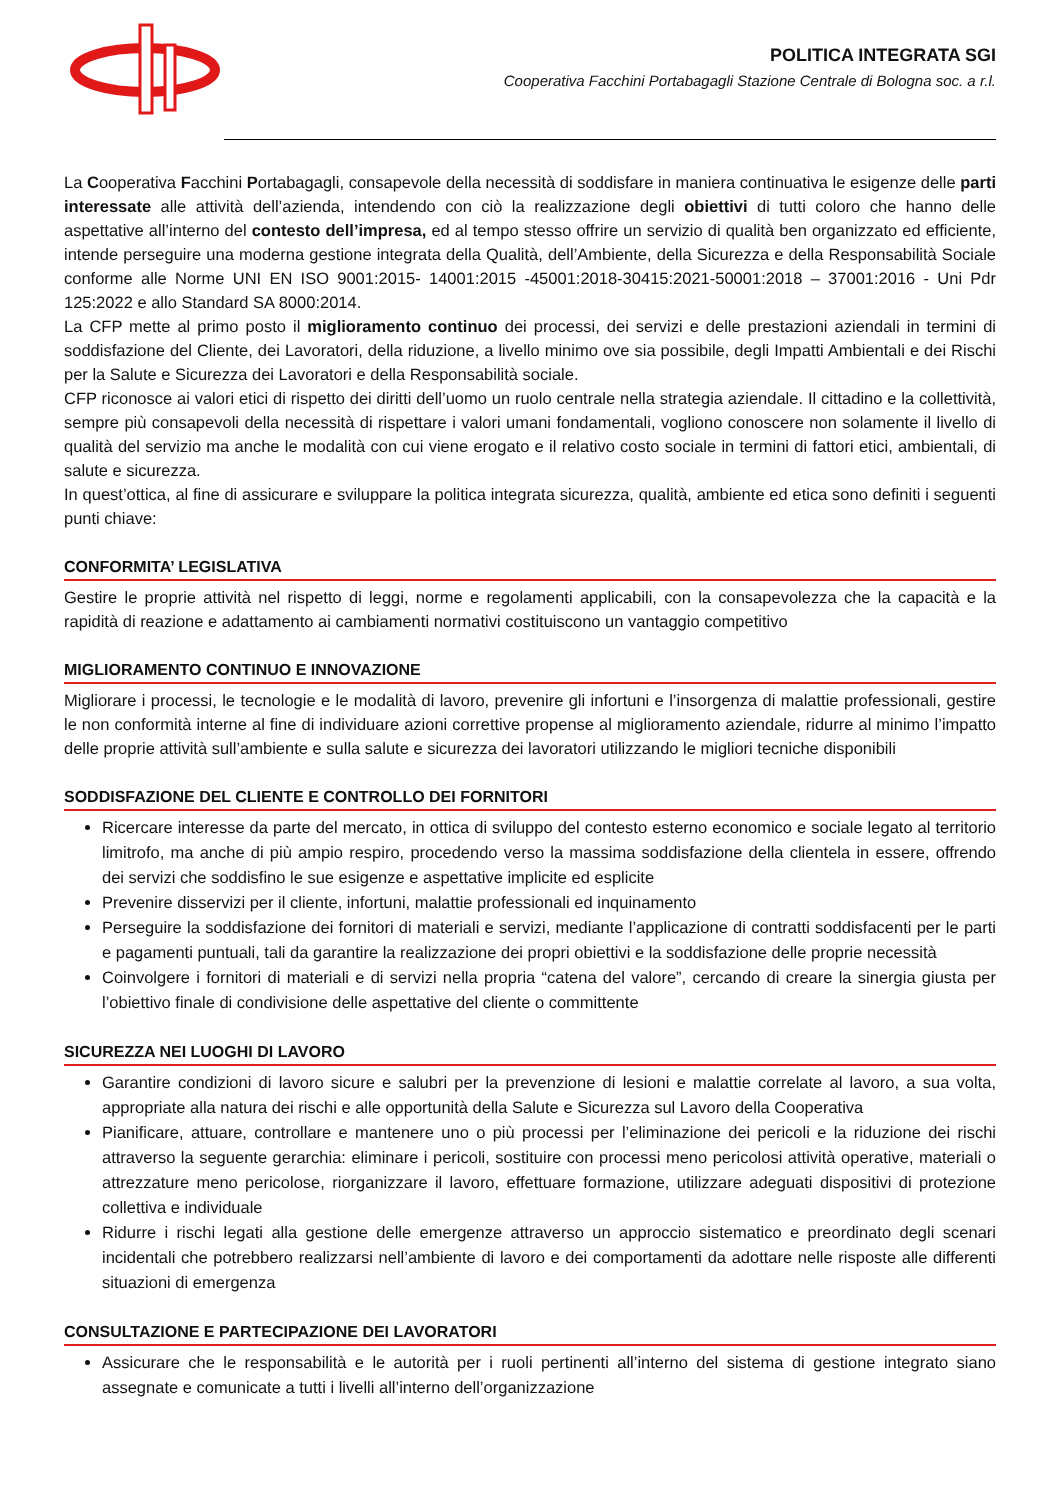POLITICA INTEGRATA SGI
Cooperativa Facchini Portabagagli Stazione Centrale di Bologna soc. a r.l.
La Cooperativa Facchini Portabagagli, consapevole della necessità di soddisfare in maniera continuativa le esigenze delle parti interessate alle attività dell’azienda, intendendo con ciò la realizzazione degli obiettivi di tutti coloro che hanno delle aspettative all’interno del contesto dell’impresa, ed al tempo stesso offrire un servizio di qualità ben organizzato ed efficiente, intende perseguire una moderna gestione integrata della Qualità, dell’Ambiente, della Sicurezza e della Responsabilità Sociale conforme alle Norme UNI EN ISO 9001:2015- 14001:2015 -45001:2018-30415:2021-50001:2018 – 37001:2016 - Uni Pdr 125:2022 e allo Standard SA 8000:2014.
La CFP mette al primo posto il miglioramento continuo dei processi, dei servizi e delle prestazioni aziendali in termini di soddisfazione del Cliente, dei Lavoratori, della riduzione, a livello minimo ove sia possibile, degli Impatti Ambientali e dei Rischi per la Salute e Sicurezza dei Lavoratori e della Responsabilità sociale.
CFP riconosce ai valori etici di rispetto dei diritti dell’uomo un ruolo centrale nella strategia aziendale. Il cittadino e la collettività, sempre più consapevoli della necessità di rispettare i valori umani fondamentali, vogliono conoscere non solamente il livello di qualità del servizio ma anche le modalità con cui viene erogato e il relativo costo sociale in termini di fattori etici, ambientali, di salute e sicurezza.
In quest’ottica, al fine di assicurare e sviluppare la politica integrata sicurezza, qualità, ambiente ed etica sono definiti i seguenti punti chiave:
CONFORMITA’ LEGISLATIVA
Gestire le proprie attività nel rispetto di leggi, norme e regolamenti applicabili, con la consapevolezza che la capacità e la rapidità di reazione e adattamento ai cambiamenti normativi costituiscono un vantaggio competitivo
MIGLIORAMENTO CONTINUO E INNOVAZIONE
Migliorare i processi, le tecnologie e le modalità di lavoro, prevenire gli infortuni e l’insorgenza di malattie professionali, gestire le non conformità interne al fine di individuare azioni correttive propense al miglioramento aziendale, ridurre al minimo l’impatto delle proprie attività sull’ambiente e sulla salute e sicurezza dei lavoratori utilizzando le migliori tecniche disponibili
SODDISFAZIONE DEL CLIENTE E CONTROLLO DEI FORNITORI
Ricercare interesse da parte del mercato, in ottica di sviluppo del contesto esterno economico e sociale legato al territorio limitrofo, ma anche di più ampio respiro, procedendo verso la massima soddisfazione della clientela in essere, offrendo dei servizi che soddisfino le sue esigenze e aspettative implicite ed esplicite
Prevenire disservizi per il cliente, infortuni, malattie professionali ed inquinamento
Perseguire la soddisfazione dei fornitori di materiali e servizi, mediante l’applicazione di contratti soddisfacenti per le parti e pagamenti puntuali, tali da garantire la realizzazione dei propri obiettivi e la soddisfazione delle proprie necessità
Coinvolgere i fornitori di materiali e di servizi nella propria “catena del valore”, cercando di creare la sinergia giusta per l’obiettivo finale di condivisione delle aspettative del cliente o committente
SICUREZZA NEI LUOGHI DI LAVORO
Garantire condizioni di lavoro sicure e salubri per la prevenzione di lesioni e malattie correlate al lavoro, a sua volta, appropriate alla natura dei rischi e alle opportunità della Salute e Sicurezza sul Lavoro della Cooperativa
Pianificare, attuare, controllare e mantenere uno o più processi per l’eliminazione dei pericoli e la riduzione dei rischi attraverso la seguente gerarchia: eliminare i pericoli, sostituire con processi meno pericolosi attività operative, materiali o attrezzature meno pericolose, riorganizzare il lavoro, effettuare formazione, utilizzare adeguati dispositivi di protezione collettiva e individuale
Ridurre i rischi legati alla gestione delle emergenze attraverso un approccio sistematico e preordinato degli scenari incidentali che potrebbero realizzarsi nell’ambiente di lavoro e dei comportamenti da adottare nelle risposte alle differenti situazioni di emergenza
CONSULTAZIONE E PARTECIPAZIONE DEI LAVORATORI
Assicurare che le responsabilità e le autorità per i ruoli pertinenti all’interno del sistema di gestione integrato siano assegnate e comunicate a tutti i livelli all’interno dell’organizzazione